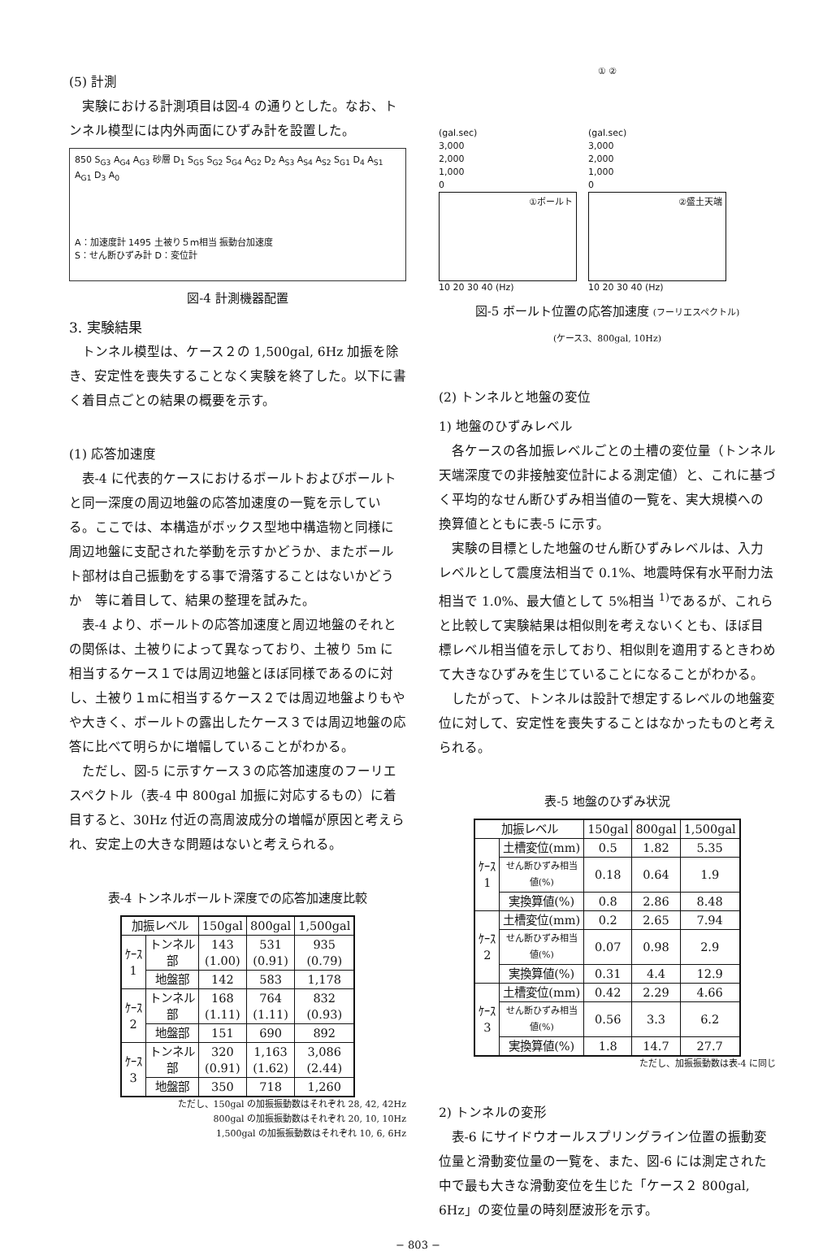(5) 計測
実験における計測項目は図-4 の通りとした。なお、トンネル模型には内外両面にひずみ計を設置した。
850 S<sub>G3</sub> A<sub>G4</sub> A<sub>G3</sub> 砂層 D<sub>1</sub> S<sub>G5</sub> S<sub>G2</sub> S<sub>G4</sub> A<sub>G2</sub> D<sub>2</sub> A<sub>S3</sub> A<sub>S4</sub> A<sub>S2</sub> S<sub>G1</sub> D<sub>4</sub> A<sub>S1</sub> A<sub>G1</sub> D<sub>3</sub> A<sub>0</sub>
A：加速度計 1495 土被り５ｍ相当 振動台加速度
S：せん断ひずみ計 D：変位計
図-4 計測機器配置
3. 実験結果
トンネル模型は、ケース２の 1,500gal, 6Hz 加振を除き、安定性を喪失することなく実験を終了した。以下に書く着目点ごとの結果の概要を示す。
(1) 応答加速度
表-4 に代表的ケースにおけるボールトおよびボールトと同一深度の周辺地盤の応答加速度の一覧を示している。ここでは、本構造がボックス型地中構造物と同様に周辺地盤に支配された挙動を示すかどうか、またボールト部材は自己振動をする事で滑落することはないかどうか　等に着目して、結果の整理を試みた。
表-4 より、ボールトの応答加速度と周辺地盤のそれとの関係は、土被りによって異なっており、土被り 5m に相当するケース１では周辺地盤とほぼ同様であるのに対し、土被り１mに相当するケース２では周辺地盤よりもやや大きく、ボールトの露出したケース３では周辺地盤の応答に比べて明らかに増幅していることがわかる。
ただし、図-5 に示すケース３の応答加速度のフーリエスペクトル（表-4 中 800gal 加振に対応するもの）に着目すると、30Hz 付近の高周波成分の増幅が原因と考えられ、安定上の大きな問題はないと考えられる。
表-4 トンネルボールト深度での応答加速度比較
| 加振レベル | | 150gal | 800gal | 1,500gal |
| --- | --- | --- | --- | --- |
| ｹｰｽ 1 | トンネル 部 | 143 (1.00) | 531 (0.91) | 935 (0.79) |
| | 地盤部 | 142 | 583 | 1,178 |
| ｹｰｽ 2 | トンネル 部 | 168 (1.11) | 764 (1.11) | 832 (0.93) |
| | 地盤部 | 151 | 690 | 892 |
| ｹｰｽ 3 | トンネル 部 | 320 (0.91) | 1,163 (1.62) | 3,086 (2.44) |
| | 地盤部 | 350 | 718 | 1,260 |
ただし、150gal の加振振動数はそれぞれ 28, 42, 42Hz
800gal の加振振動数はそれぞれ 20, 10, 10Hz
1,500gal の加振振動数はそれぞれ 10, 6, 6Hz
① ②
(gal.sec)
3,000
2,000
1,000
0
①ボールト
10 20 30 40 (Hz)
(gal.sec)
3,000
2,000
1,000
0
②盛土天端
10 20 30 40 (Hz)
図-5 ボールト位置の応答加速度 (フーリエスペクトル)
(ケース3、800gal, 10Hz)
(2) トンネルと地盤の変位
1) 地盤のひずみレベル
各ケースの各加振レベルごとの土槽の変位量（トンネル天端深度での非接触変位計による測定値）と、これに基づく平均的なせん断ひずみ相当値の一覧を、実大規模への換算値とともに表-5 に示す。
実験の目標とした地盤のせん断ひずみレベルは、入力レベルとして震度法相当で 0.1%、地震時保有水平耐力法相当で 1.0%、最大値として 5%相当 <sup>1)</sup>であるが、これらと比較して実験結果は相似則を考えないくとも、ほぼ目標レベル相当値を示しており、相似則を適用するときわめて大きなひずみを生じていることになることがわかる。
したがって、トンネルは設計で想定するレベルの地盤変位に対して、安定性を喪失することはなかったものと考えられる。
表-5 地盤のひずみ状況
| 加振レベル | | 150gal | 800gal | 1,500gal |
| --- | --- | --- | --- | --- |
| ｹｰｽ 1 | 土槽変位(mm) | 0.5 | 1.82 | 5.35 |
| | せん断ひずみ相当 値(%) | 0.18 | 0.64 | 1.9 |
| | 実換算値(%) | 0.8 | 2.86 | 8.48 |
| ｹｰｽ 2 | 土槽変位(mm) | 0.2 | 2.65 | 7.94 |
| | せん断ひずみ相当 値(%) | 0.07 | 0.98 | 2.9 |
| | 実換算値(%) | 0.31 | 4.4 | 12.9 |
| ｹｰｽ 3 | 土槽変位(mm) | 0.42 | 2.29 | 4.66 |
| | せん断ひずみ相当 値(%) | 0.56 | 3.3 | 6.2 |
| | 実換算値(%) | 1.8 | 14.7 | 27.7 |
ただし、加振振動数は表-4 に同じ
2) トンネルの変形
表-6 にサイドウオールスプリングライン位置の振動変位量と滑動変位量の一覧を、また、図-6 には測定された中で最も大きな滑動変位を生じた「ケース２ 800gal, 6Hz」の変位量の時刻歴波形を示す。
− 803 −